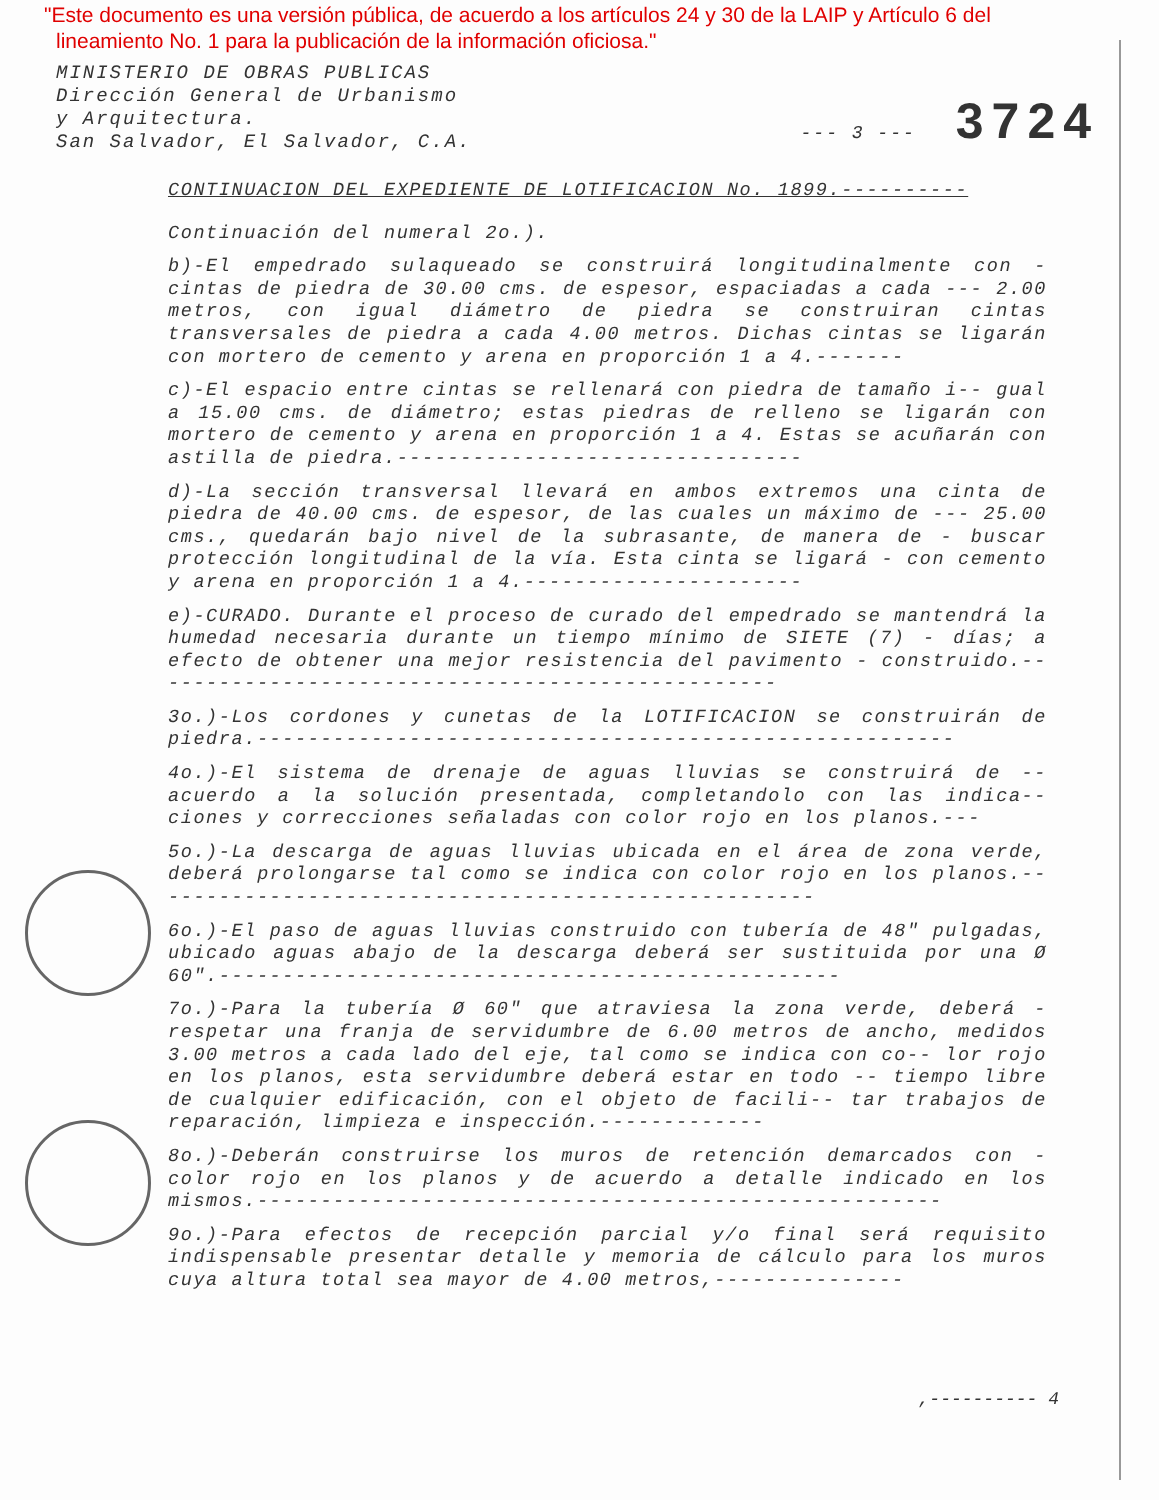"Este documento es una versión pública, de acuerdo a los artículos 24 y 30 de la LAIP y Artículo 6 del
lineamiento No. 1 para la publicación de la información oficiosa."
MINISTERIO DE OBRAS PUBLICAS
Dirección General de Urbanismo
y Arquitectura.
San Salvador, El Salvador, C.A.
--- 3 --- 3724
CONTINUACION DEL EXPEDIENTE DE LOTIFICACION No. 1899.----------
Continuación del numeral 2o.).
b)-El empedrado sulaqueado se construirá longitudinalmente con - cintas de piedra de 30.00 cms. de espesor, espaciadas a cada --- 2.00 metros, con igual diámetro de piedra se construiran cintas transversales de piedra a cada 4.00 metros. Dichas cintas se ligarán con mortero de cemento y arena en proporción 1 a 4.-------
c)-El espacio entre cintas se rellenará con piedra de tamaño i-- gual a 15.00 cms. de diámetro; estas piedras de relleno se ligarán con mortero de cemento y arena en proporción 1 a 4. Estas se acuñarán con astilla de piedra.--------------------------------
d)-La sección transversal llevará en ambos extremos una cinta de piedra de 40.00 cms. de espesor, de las cuales un máximo de --- 25.00 cms., quedarán bajo nivel de la subrasante, de manera de - buscar protección longitudinal de la vía. Esta cinta se ligará - con cemento y arena en proporción 1 a 4.----------------------
e)-CURADO. Durante el proceso de curado del empedrado se mantendrá la humedad necesaria durante un tiempo mínimo de SIETE (7) - días; a efecto de obtener una mejor resistencia del pavimento - construido.--------------------------------------------------
3o.)-Los cordones y cunetas de la LOTIFICACION se construirán de piedra.-------------------------------------------------------
4o.)-El sistema de drenaje de aguas lluvias se construirá de -- acuerdo a la solución presentada, completandolo con las indica-- ciones y correcciones señaladas con color rojo en los planos.---
5o.)-La descarga de aguas lluvias ubicada en el área de zona verde, deberá prolongarse tal como se indica con color rojo en los planos.-----------------------------------------------------
6o.)-El paso de aguas lluvias construido con tubería de 48" pulgadas, ubicado aguas abajo de la descarga deberá ser sustituida por una Ø 60".-------------------------------------------------
7o.)-Para la tubería Ø 60" que atraviesa la zona verde, deberá - respetar una franja de servidumbre de 6.00 metros de ancho, medidos 3.00 metros a cada lado del eje, tal como se indica con co-- lor rojo en los planos, esta servidumbre deberá estar en todo -- tiempo libre de cualquier edificación, con el objeto de facili-- tar trabajos de reparación, limpieza e inspección.-------------
8o.)-Deberán construirse los muros de retención demarcados con - color rojo en los planos y de acuerdo a detalle indicado en los mismos.------------------------------------------------------
9o.)-Para efectos de recepción parcial y/o final será requisito indispensable presentar detalle y memoria de cálculo para los muros cuya altura total sea mayor de 4.00 metros,---------------
,---------- 4